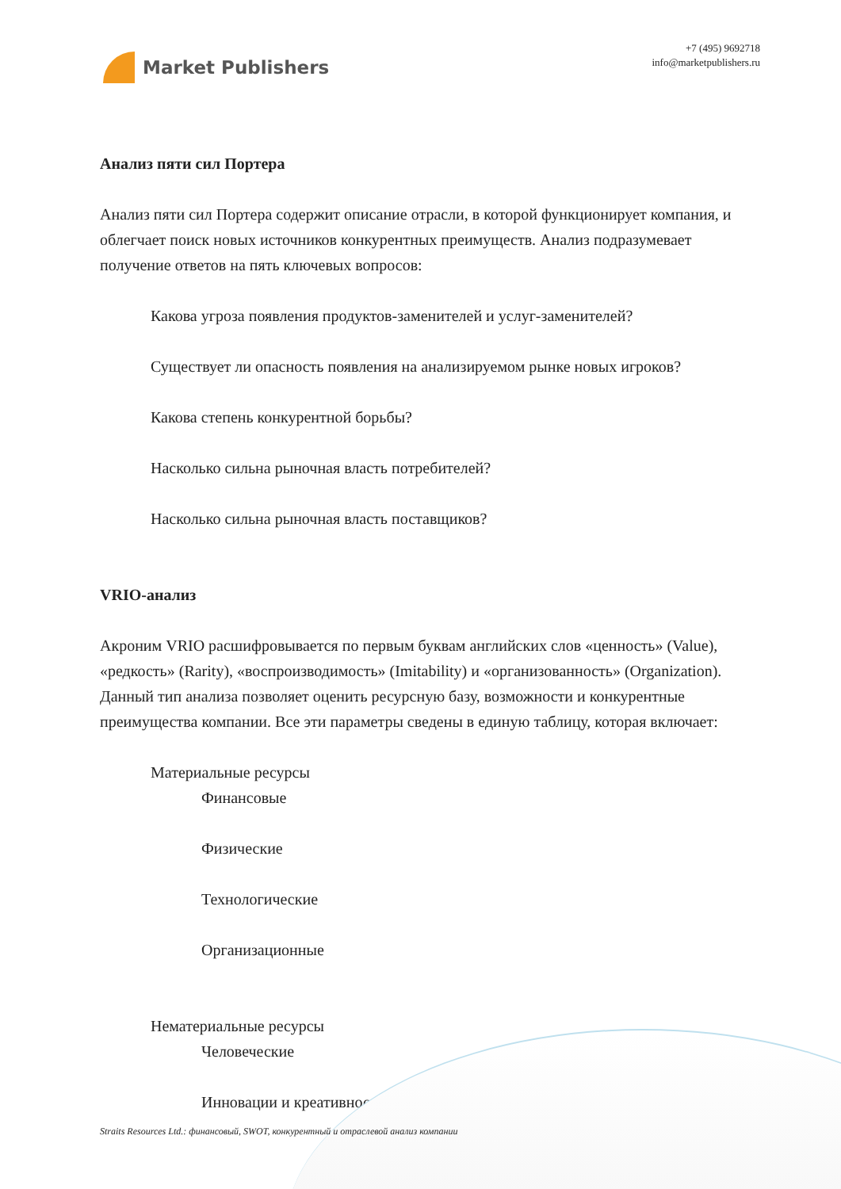Market Publishers
+7 (495) 9692718
info@marketpublishers.ru
Анализ пяти сил Портера
Анализ пяти сил Портера содержит описание отрасли, в которой функционирует компания, и облегчает поиск новых источников конкурентных преимуществ. Анализ подразумевает получение ответов на пять ключевых вопросов:
Какова угроза появления продуктов-заменителей и услуг-заменителей?
Существует ли опасность появления на анализируемом рынке новых игроков?
Какова степень конкурентной борьбы?
Насколько сильна рыночная власть потребителей?
Насколько сильна рыночная власть поставщиков?
VRIO-анализ
Акроним VRIO расшифровывается по первым буквам английских слов «ценность» (Value), «редкость» (Rarity), «воспроизводимость» (Imitability) и «организованность» (Organization). Данный тип анализа позволяет оценить ресурсную базу, возможности и конкурентные преимущества компании. Все эти параметры сведены в единую таблицу, которая включает:
Материальные ресурсы
Финансовые
Физические
Технологические
Организационные
Нематериальные ресурсы
Человеческие
Инновации и креативность
Straits Resources Ltd.: финансовый, SWOT, конкурентный и отраслевой анализ компании